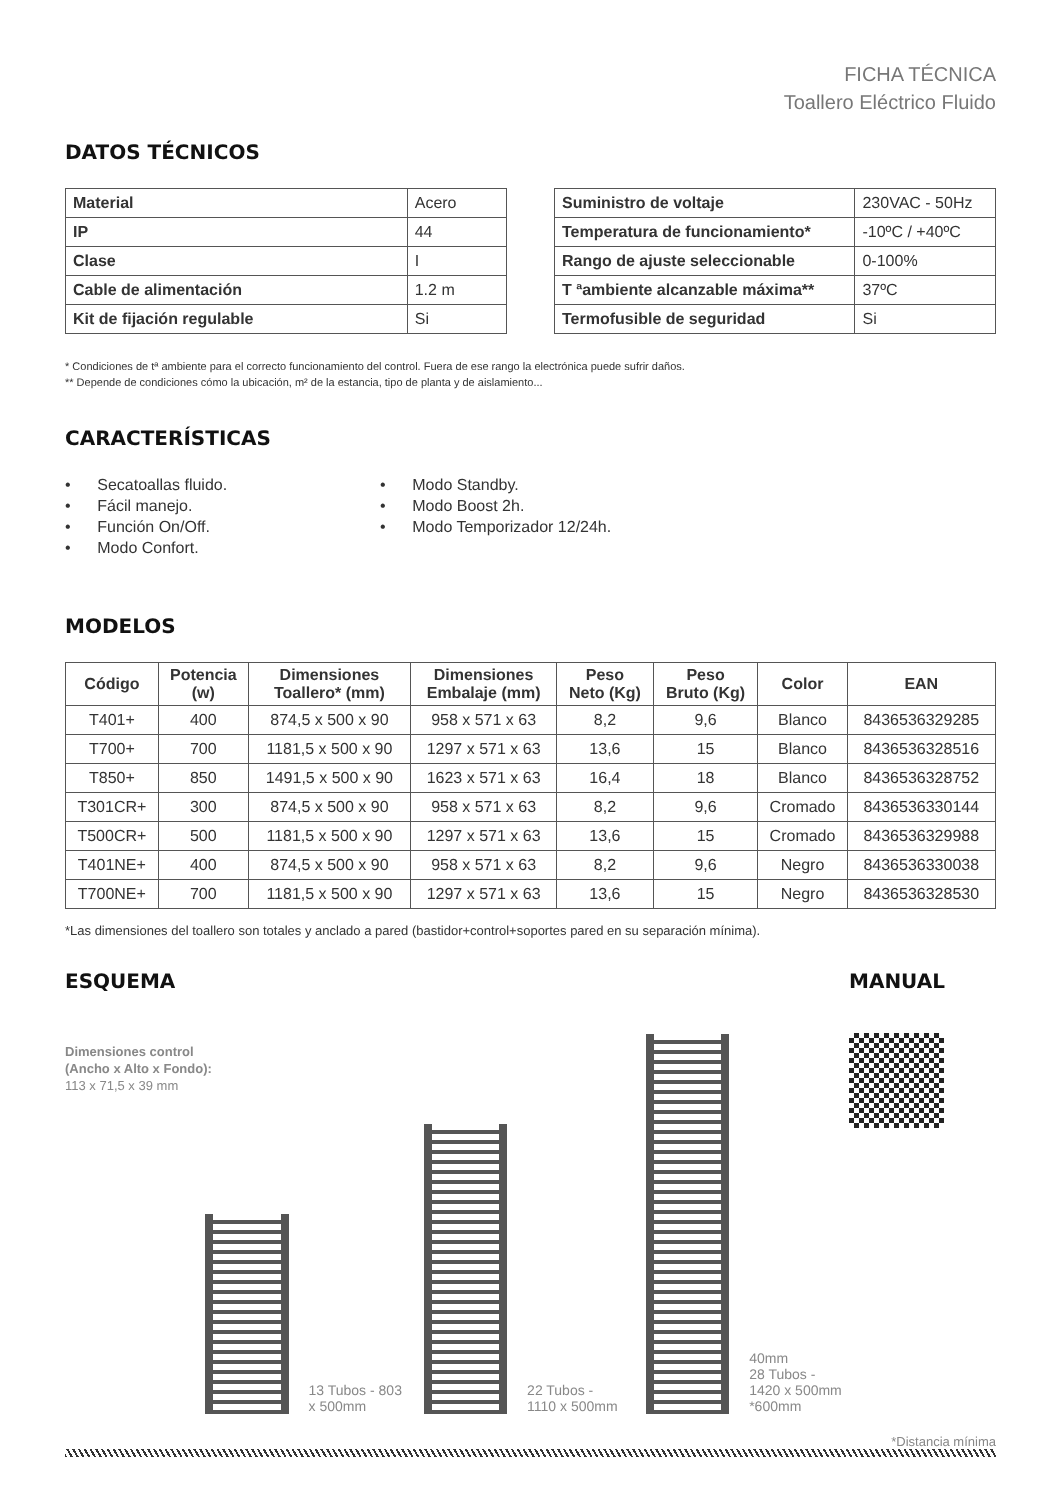FICHA TÉCNICA
Toallero Eléctrico Fluido
DATOS TÉCNICOS
| Material | Acero |
| IP | 44 |
| Clase | I |
| Cable de alimentación | 1.2 m |
| Kit de fijación regulable | Si |
| Suministro de voltaje | 230VAC - 50Hz |
| Temperatura de funcionamiento* | -10ºC / +40ºC |
| Rango de ajuste seleccionable | 0-100% |
| T ªambiente alcanzable máxima** | 37ºC |
| Termofusible de seguridad | Si |
* Condiciones de tª ambiente para el correcto funcionamiento del control. Fuera de ese rango la electrónica puede sufrir daños.
** Depende de condiciones cómo la ubicación, m² de la estancia, tipo de planta y de aislamiento...
CARACTERÍSTICAS
• Secatoallas fluido.
• Fácil manejo.
• Función On/Off.
• Modo Confort.
• Modo Standby.
• Modo Boost 2h.
• Modo Temporizador 12/24h.
MODELOS
| Código | Potencia (w) | Dimensiones Toallero* (mm) | Dimensiones Embalaje (mm) | Peso Neto (Kg) | Peso Bruto (Kg) | Color | EAN |
| --- | --- | --- | --- | --- | --- | --- | --- |
| T401+ | 400 | 874,5 x 500 x 90 | 958 x 571 x 63 | 8,2 | 9,6 | Blanco | 8436536329285 |
| T700+ | 700 | 1181,5 x 500 x 90 | 1297 x 571 x 63 | 13,6 | 15 | Blanco | 8436536328516 |
| T850+ | 850 | 1491,5 x 500 x 90 | 1623 x 571 x 63 | 16,4 | 18 | Blanco | 8436536328752 |
| T301CR+ | 300 | 874,5 x 500 x 90 | 958 x 571 x 63 | 8,2 | 9,6 | Cromado | 8436536330144 |
| T500CR+ | 500 | 1181,5 x 500 x 90 | 1297 x 571 x 63 | 13,6 | 15 | Cromado | 8436536329988 |
| T401NE+ | 400 | 874,5 x 500 x 90 | 958 x 571 x 63 | 8,2 | 9,6 | Negro | 8436536330038 |
| T700NE+ | 700 | 1181,5 x 500 x 90 | 1297 x 571 x 63 | 13,6 | 15 | Negro | 8436536328530 |
*Las dimensiones del toallero son totales y anclado a pared (bastidor+control+soportes pared en su separación mínima).
ESQUEMA
Dimensiones control
(Ancho x Alto x Fondo):
113 x 71,5 x 39 mm
13 Tubos - 803 x 500mm
22 Tubos - 1110 x 500mm
40mm
28 Tubos - 1420 x 500mm
*600mm
MANUAL
*Distancia mínima